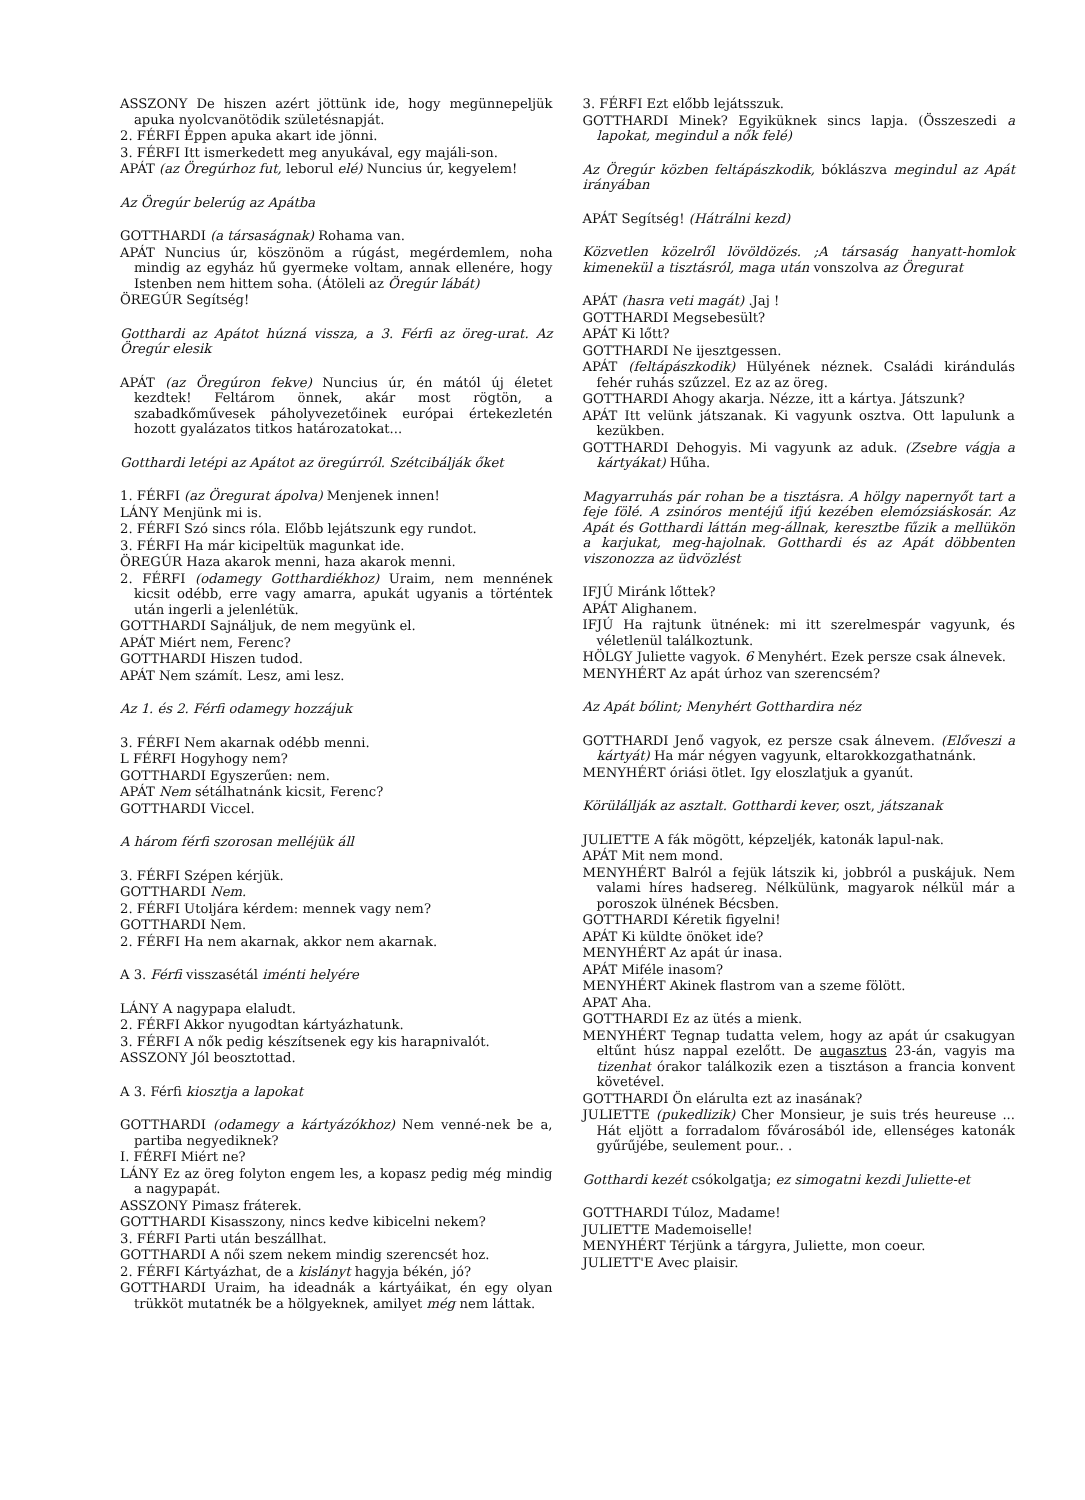ASSZONY De hiszen azért jöttünk ide, hogy megünnepeljük apuka nyolcvanötödik születésnapját.
2. FÉRFI Éppen apuka akart ide jönni.
3. FÉRFI Itt ismerkedett meg anyukával, egy majáli-son.
APÁT (az Öregúrhoz fut, leborul elé) Nuncius úr, kegyelem!
Az Öregúr belerúg az Apátba
GOTTHARDI (a társaságnak) Rohama van.
APÁT Nuncius úr, köszönöm a rúgást, megérdemlem, noha mindig az egyház hű gyermeke voltam, annak ellenére, hogy Istenben nem hittem soha. (Átöleli az Öregúr lábát)
ÖREGÚR Segítség!
Gotthardi az Apátot húzná vissza, a 3. Férfi az öreg-urat. Az Öregúr elesik
APÁT (az Öregúron fekve) Nuncius úr, én mától új életet kezdtek! Feltárom önnek, akár most rögtön, a szabadkőművesek páholyvezetőinek európai értekezletén hozott gyalázatos titkos határozatokat...
Gotthardi letépi az Apátot az öregúrról. Szétcibálják őket
1. FÉRFI (az Öregurat ápolva) Menjenek innen!
LÁNY Menjünk mi is.
2. FÉRFI Szó sincs róla. Előbb lejátszunk egy rundot.
3. FÉRFI Ha már kicipeltük magunkat ide.
ÖREGÚR Haza akarok menni, haza akarok menni.
2. FÉRFI (odamegy Gotthardiékhoz) Uraim, nem mennének kicsit odébb, erre vagy amarra, apukát ugyanis a történtek után ingerli a jelenlétük.
GOTTHARDI Sajnáljuk, de nem megyünk el.
APÁT Miért nem, Ferenc?
GOTTHARDI Hiszen tudod.
APÁT Nem számít. Lesz, ami lesz.
Az 1. és 2. Férfi odamegy hozzájuk
3. FÉRFI Nem akarnak odébb menni.
L FÉRFI Hogyhogy nem?
GOTTHARDI Egyszerűen: nem.
APÁT Nem sétálhatnánk kicsit, Ferenc?
GOTTHARDI Viccel.
A három férfi szorosan melléjük áll
3. FÉRFI Szépen kérjük.
GOTTHARDI Nem.
2. FÉRFI Utoljára kérdem: mennek vagy nem?
GOTTHARDI Nem.
2. FÉRFI Ha nem akarnak, akkor nem akarnak.
A 3. Férfi visszasétál iménti helyére
LÁNY A nagypapa elaludt.
2. FÉRFI Akkor nyugodtan kártyázhatunk.
3. FÉRFI A nők pedig készítsenek egy kis harapnivalót.
ASSZONY Jól beosztottad.
A 3. Férfi kiosztja a lapokat
GOTTHARDI (odamegy a kártyázókhoz) Nem venné-nek be a, partiba negyediknek?
I. FÉRFI Miért ne?
LÁNY Ez az öreg folyton engem les, a kopasz pedig még mindig a nagypapát.
ASSZONY Pimasz fráterek.
GOTTHARDI Kisasszony, nincs kedve kibicelni nekem?
3. FÉRFI Parti után beszállhat.
GOTTHARDI A női szem nekem mindig szerencsét hoz.
2. FÉRFI Kártyázhat, de a kislányt hagyja békén, jó?
GOTTHARDI Uraim, ha ideadnák a kártyáikat, én egy olyan trükköt mutatnék be a hölgyeknek, amilyet még nem láttak.
3. FÉRFI Ezt előbb lejátsszuk.
GOTTHARDI Minek? Egyiküknek sincs lapja. (Összeszedi a lapokat, megindul a nők felé)
Az Öregúr közben feltápászkodik, bóklászva megindul az Apát irányában
APÁT Segítség! (Hátrálni kezd)
Közvetlen közelről lövöldözés. ;A társaság hanyatt-homlok kimenekül a tisztásról, maga után vonszolva az Öregurat
APÁT (hasra veti magát) .Jaj !
GOTTHARDI Megsebesült?
APÁT Ki lőtt?
GOTTHARDI Ne ijesztgessen.
APÁT (feltápászkodik) Hülyének néznek. Családi kirándulás fehér ruhás szűzzel. Ez az az öreg.
GOTTHARDI Ahogy akarja. Nézze, itt a kártya. Játszunk?
APÁT Itt velünk játszanak. Ki vagyunk osztva. Ott lapulunk a kezükben.
GOTTHARDI Dehogyis. Mi vagyunk az aduk. (Zsebre vágja a kártyákat) Hűha.
Magyarruhás pár rohan be a tisztásra. A hölgy napernyőt tart a feje fölé. A zsinóros mentéjű ifjú kezében elemózsiáskosár. Az Apát és Gotthardi láttán meg-állnak, keresztbe fűzik a mellükön a karjukat, meg-hajolnak. Gotthardi és az Apát döbbenten viszonozza az üdvözlést
IFJÚ Miránk lőttek?
APÁT Alighanem.
IFJÚ Ha rajtunk ütnének: mi itt szerelmespár vagyunk, és véletlenül találkoztunk.
HÖLGY Juliette vagyok. 6 Menyhért. Ezek persze csak álnevek.
MENYHÉRT Az apát úrhoz van szerencsém?
Az Apát bólint; Menyhért Gotthardira néz
GOTTHARDI Jenő vagyok, ez persze csak álnevem. (Előveszi a kártyát) Ha már négyen vagyunk, eltarokkozgathatnánk.
MENYHÉRT óriási ötlet. Igy eloszlatjuk a gyanút.
Körülállják az asztalt. Gotthardi kever, oszt, játszanak
JULIETTE A fák mögött, képzeljék, katonák lapul-nak.
APÁT Mit nem mond.
MENYHÉRT Balról a fejük látszik ki, jobbról a puskájuk. Nem valami híres hadsereg. Nélkülünk, magyarok nélkül már a poroszok ülnének Bécsben.
GOTTHARDI Kéretik figyelni!
APÁT Ki küldte önöket ide?
MENYHÉRT Az apát úr inasa.
APÁT Miféle inasom?
MENYHÉRT Akinek flastrom van a szeme fölött.
APAT Aha.
GOTTHARDI Ez az ütés a mienk.
MENYHÉRT Tegnap tudatta velem, hogy az apát úr csakugyan eltűnt húsz nappal ezelőtt. De augasztus 23-án, vagyis ma tizenhat órakor találkozik ezen a tisztáson a francia konvent követével.
GOTTHARDI Ön elárulta ezt az inasának?
JULIETTE (pukedlizik) Cher Monsieur, je suis trés heureuse ... Hát eljött a forradalom fővárosából ide, ellenséges katonák gyűrűjébe, seulement pour.. .
Gotthardi kezét csókolgatja; ez simogatni kezdi Juliette-et
GOTTHARDI Túloz, Madame!
JULIETTE Mademoiselle!
MENYHÉRT Térjünk a tárgyra, Juliette, mon coeur.
JULIETT'E Avec plaisir.